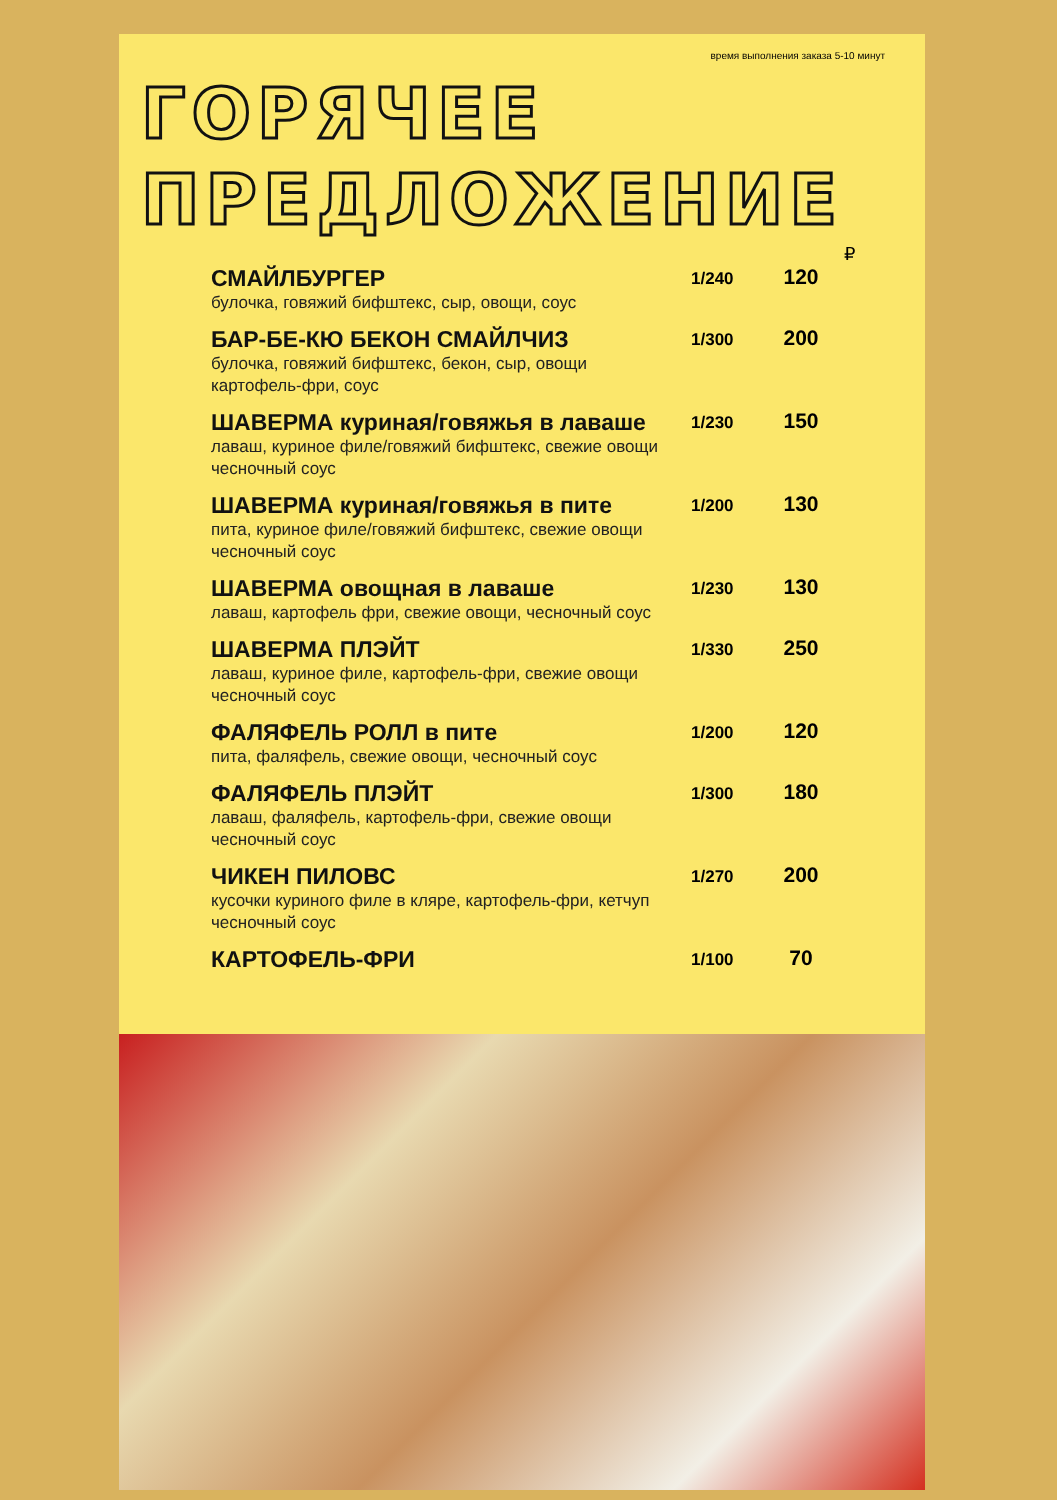время выполнения заказа 5-10 минут
ГОРЯЧЕЕ
ПРЕДЛОЖЕНИЕ
₽
| СМАЙЛБУРГЕР булочка, говяжий бифштекс, сыр, овощи, соус | 1/240 | 120 |
| БАР-БЕ-КЮ БЕКОН СМАЙЛЧИЗ булочка, говяжий бифштекс, бекон, сыр, овощи картофель-фри, соус | 1/300 | 200 |
| ШАВЕРМА куриная/говяжья в лаваше лаваш, куриное филе/говяжий бифштекс, свежие овощи чесночный соус | 1/230 | 150 |
| ШАВЕРМА куриная/говяжья в пите пита, куриное филе/говяжий бифштекс, свежие овощи чесночный соус | 1/200 | 130 |
| ШАВЕРМА овощная в лаваше лаваш, картофель фри, свежие овощи, чесночный соус | 1/230 | 130 |
| ШАВЕРМА ПЛЭЙТ лаваш, куриное филе, картофель-фри, свежие овощи чесночный соус | 1/330 | 250 |
| ФАЛЯФЕЛЬ РОЛЛ в пите пита, фаляфель, свежие овощи, чесночный соус | 1/200 | 120 |
| ФАЛЯФЕЛЬ ПЛЭЙТ лаваш, фаляфель, картофель-фри, свежие овощи чесночный соус | 1/300 | 180 |
| ЧИКЕН ПИЛОВС кусочки куриного филе в кляре, картофель-фри, кетчуп чесночный соус | 1/270 | 200 |
| КАРТОФЕЛЬ-ФРИ | 1/100 | 70 |